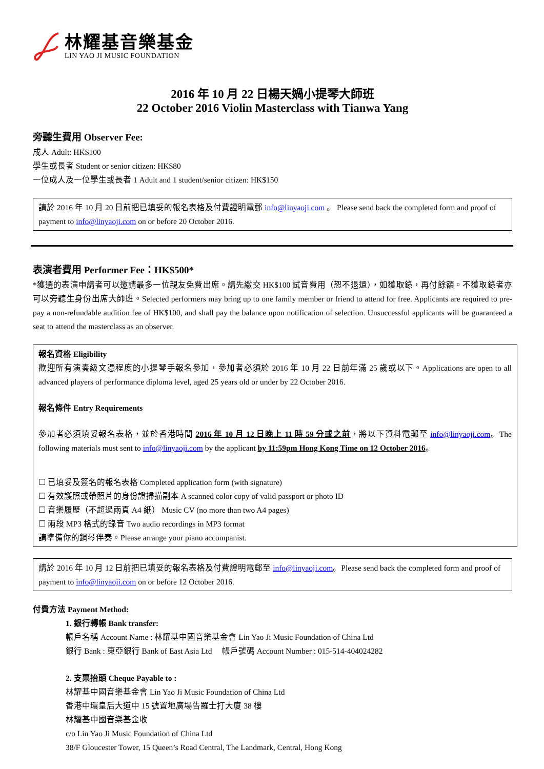林耀基音樂基金
LIN YAO JI MUSIC FOUNDATION
2016 年 10 月 22 日楊天媧小提琴大師班
22 October 2016 Violin Masterclass with Tianwa Yang
旁聽生費用 Observer Fee:
成人 Adult: HK$100
學生或長者 Student or senior citizen: HK$80
一位成人及一位學生或長者 1 Adult and 1 student/senior citizen: HK$150
請於 2016 年 10 月 20 日前把已填妥的報名表格及付費證明電郵 info@linyaoji.com 。 Please send back the completed form and proof of payment to info@linyaoji.com on or before 20 October 2016.
表演者費用 Performer Fee：HK$500*
*獲選的表演申請者可以邀請最多一位親友免費出席。請先繳交 HK$100 試音費用（恕不退還），如獲取錄，再付餘額。不獲取錄者亦可以旁聽生身份出席大師班。Selected performers may bring up to one family member or friend to attend for free. Applicants are required to pre-pay a non-refundable audition fee of HK$100, and shall pay the balance upon notification of selection. Unsuccessful applicants will be guaranteed a seat to attend the masterclass as an observer.
報名資格 Eligibility
歡迎所有演奏級文憑程度的小提琴手報名參加，參加者必須於 2016 年 10 月 22 日前年滿 25 歲或以下。Applications are open to all advanced players of performance diploma level, aged 25 years old or under by 22 October 2016.
報名條件 Entry Requirements
參加者必須填妥報名表格，並於香港時間 2016 年 10 月 12 日晚上 11 時 59 分或之前，將以下資料電郵至 info@linyaoji.com。The following materials must sent to info@linyaoji.com by the applicant by 11:59pm Hong Kong Time on 12 October 2016。
☐ 已填妥及簽名的報名表格 Completed application form (with signature)
☐ 有效護照或帶照片的身份證掃描副本 A scanned color copy of valid passport or photo ID
☐ 音樂履歷（不超過兩頁 A4 紙） Music CV (no more than two A4 pages)
☐ 兩段 MP3 格式的錄音 Two audio recordings in MP3 format
請準備你的鋼琴伴奏。Please arrange your piano accompanist.
請於 2016 年 10 月 12 日前把已填妥的報名表格及付費證明電郵至 info@linyaoji.com。Please send back the completed form and proof of payment to info@linyaoji.com on or before 12 October 2016.
付費方法 Payment Method:
1. 銀行轉帳 Bank transfer:
帳戶名稱 Account Name : 林耀基中國音樂基金會 Lin Yao Ji Music Foundation of China Ltd
銀行 Bank : 東亞銀行 Bank of East Asia Ltd 帳戶號碼 Account Number : 015-514-404024282
2. 支票抬頭 Cheque Payable to :
林耀基中國音樂基金會 Lin Yao Ji Music Foundation of China Ltd
香港中環皇后大道中 15 號置地廣場告羅士打大廈 38 樓
林耀基中國音樂基金收
c/o Lin Yao Ji Music Foundation of China Ltd
38/F Gloucester Tower, 15 Queen’s Road Central, The Landmark, Central, Hong Kong